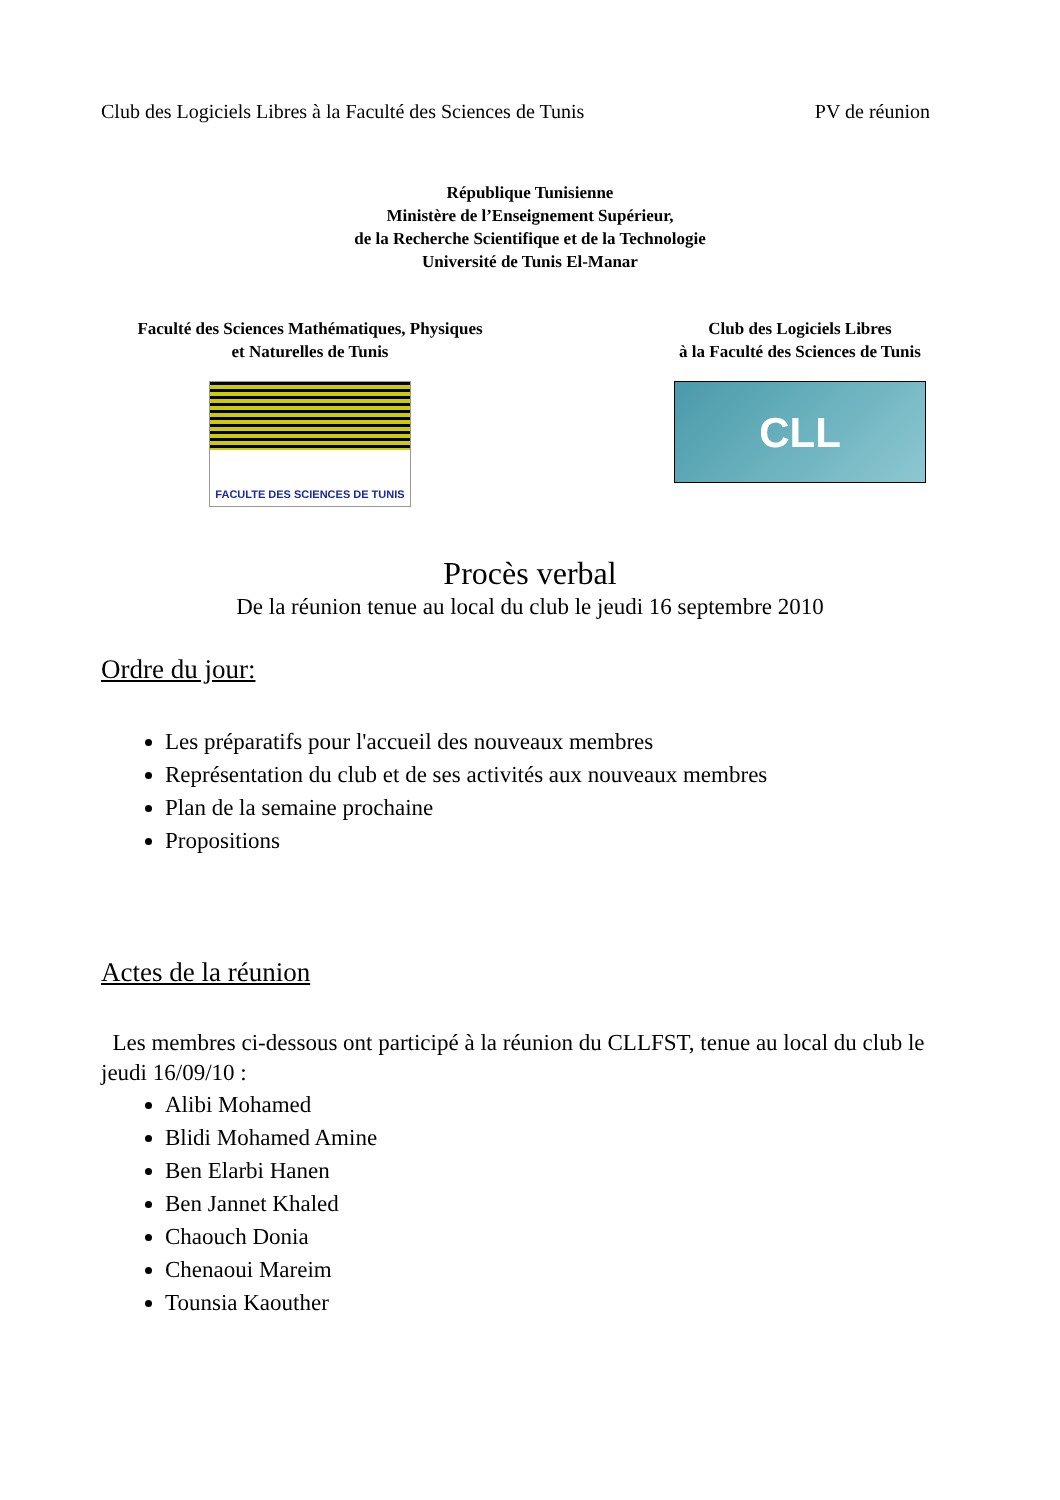Club des Logiciels Libres à la Faculté des Sciences de Tunis PV de réunion
République Tunisienne
Ministère de l’Enseignement Supérieur,
de la Recherche Scientifique et de la Technologie
Université de Tunis El-Manar
Faculté des Sciences Mathématiques, Physiques
et Naturelles de Tunis
FACULTE DES SCIENCES DE TUNIS
Club des Logiciels Libres
à la Faculté des Sciences de Tunis
CLL
Procès verbal
De la réunion tenue au local du club le jeudi 16 septembre 2010
Ordre du jour:
Les préparatifs pour l'accueil des nouveaux membres
Représentation du club et de ses activités aux nouveaux membres
Plan de la semaine prochaine
Propositions
Actes de la réunion
Les membres ci-dessous ont participé à la réunion du CLLFST, tenue au local du club le jeudi 16/09/10 :
Alibi Mohamed
Blidi Mohamed Amine
Ben Elarbi Hanen
Ben Jannet Khaled
Chaouch Donia
Chenaoui Mareim
Tounsia Kaouther